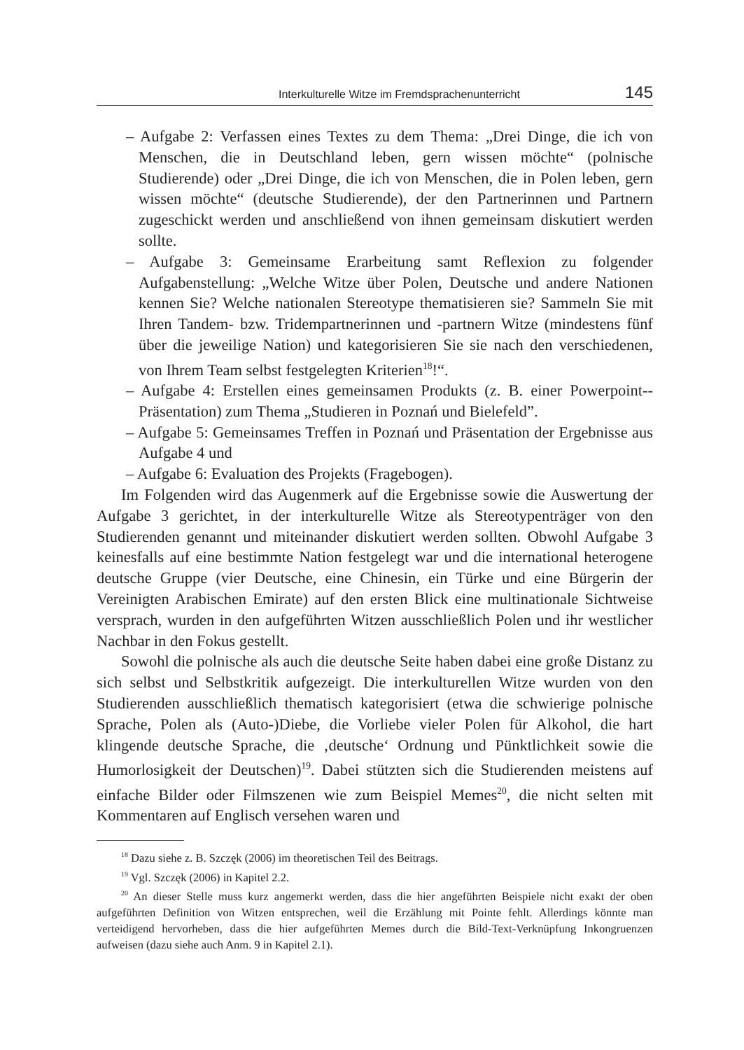Interkulturelle Witze im Fremdsprachenunterricht 145
– Aufgabe 2: Verfassen eines Textes zu dem Thema: „Drei Dinge, die ich von Menschen, die in Deutschland leben, gern wissen möchte“ (polnische Studierende) oder „Drei Dinge, die ich von Menschen, die in Polen leben, gern wissen möchte“ (deutsche Studierende), der den Partnerinnen und Partnern zugeschickt werden und anschließend von ihnen gemeinsam diskutiert werden sollte.
– Aufgabe 3: Gemeinsame Erarbeitung samt Reflexion zu folgender Aufgabenstellung: „Welche Witze über Polen, Deutsche und andere Nationen kennen Sie? Welche nationalen Stereotype thematisieren sie? Sammeln Sie mit Ihren Tandem- bzw. Tridempartnerinnen und -partnern Witze (mindestens fünf über die jeweilige Nation) und kategorisieren Sie sie nach den verschiedenen, von Ihrem Team selbst festgelegten Kriterien<sup>18</sup>!“.
– Aufgabe 4: Erstellen eines gemeinsamen Produkts (z. B. einer Powerpoint--Präsentation) zum Thema „Studieren in Poznań und Bielefeld”.
– Aufgabe 5: Gemeinsames Treffen in Poznań und Präsentation der Ergebnisse aus Aufgabe 4 und
– Aufgabe 6: Evaluation des Projekts (Fragebogen).
Im Folgenden wird das Augenmerk auf die Ergebnisse sowie die Auswertung der Aufgabe 3 gerichtet, in der interkulturelle Witze als Stereotypenträger von den Studierenden genannt und miteinander diskutiert werden sollten. Obwohl Aufgabe 3 keinesfalls auf eine bestimmte Nation festgelegt war und die international heterogene deutsche Gruppe (vier Deutsche, eine Chinesin, ein Türke und eine Bürgerin der Vereinigten Arabischen Emirate) auf den ersten Blick eine multinationale Sichtweise versprach, wurden in den aufgeführten Witzen ausschließlich Polen und ihr westlicher Nachbar in den Fokus gestellt.
Sowohl die polnische als auch die deutsche Seite haben dabei eine große Distanz zu sich selbst und Selbstkritik aufgezeigt. Die interkulturellen Witze wurden von den Studierenden ausschließlich thematisch kategorisiert (etwa die schwierige polnische Sprache, Polen als (Auto-)Diebe, die Vorliebe vieler Polen für Alkohol, die hart klingende deutsche Sprache, die ‚deutsche‘ Ordnung und Pünktlichkeit sowie die Humorlosigkeit der Deutschen)<sup>19</sup>. Dabei stützten sich die Studierenden meistens auf einfache Bilder oder Filmszenen wie zum Beispiel Memes<sup>20</sup>, die nicht selten mit Kommentaren auf Englisch versehen waren und
<sup>18</sup> Dazu siehe z. B. Szczęk (2006) im theoretischen Teil des Beitrags.
<sup>19</sup> Vgl. Szczęk (2006) in Kapitel 2.2.
<sup>20</sup> An dieser Stelle muss kurz angemerkt werden, dass die hier angeführten Beispiele nicht exakt der oben aufgeführten Definition von Witzen entsprechen, weil die Erzählung mit Pointe fehlt. Allerdings könnte man verteidigend hervorheben, dass die hier aufgeführten Memes durch die Bild-Text-Verknüpfung Inkongruenzen aufweisen (dazu siehe auch Anm. 9 in Kapitel 2.1).